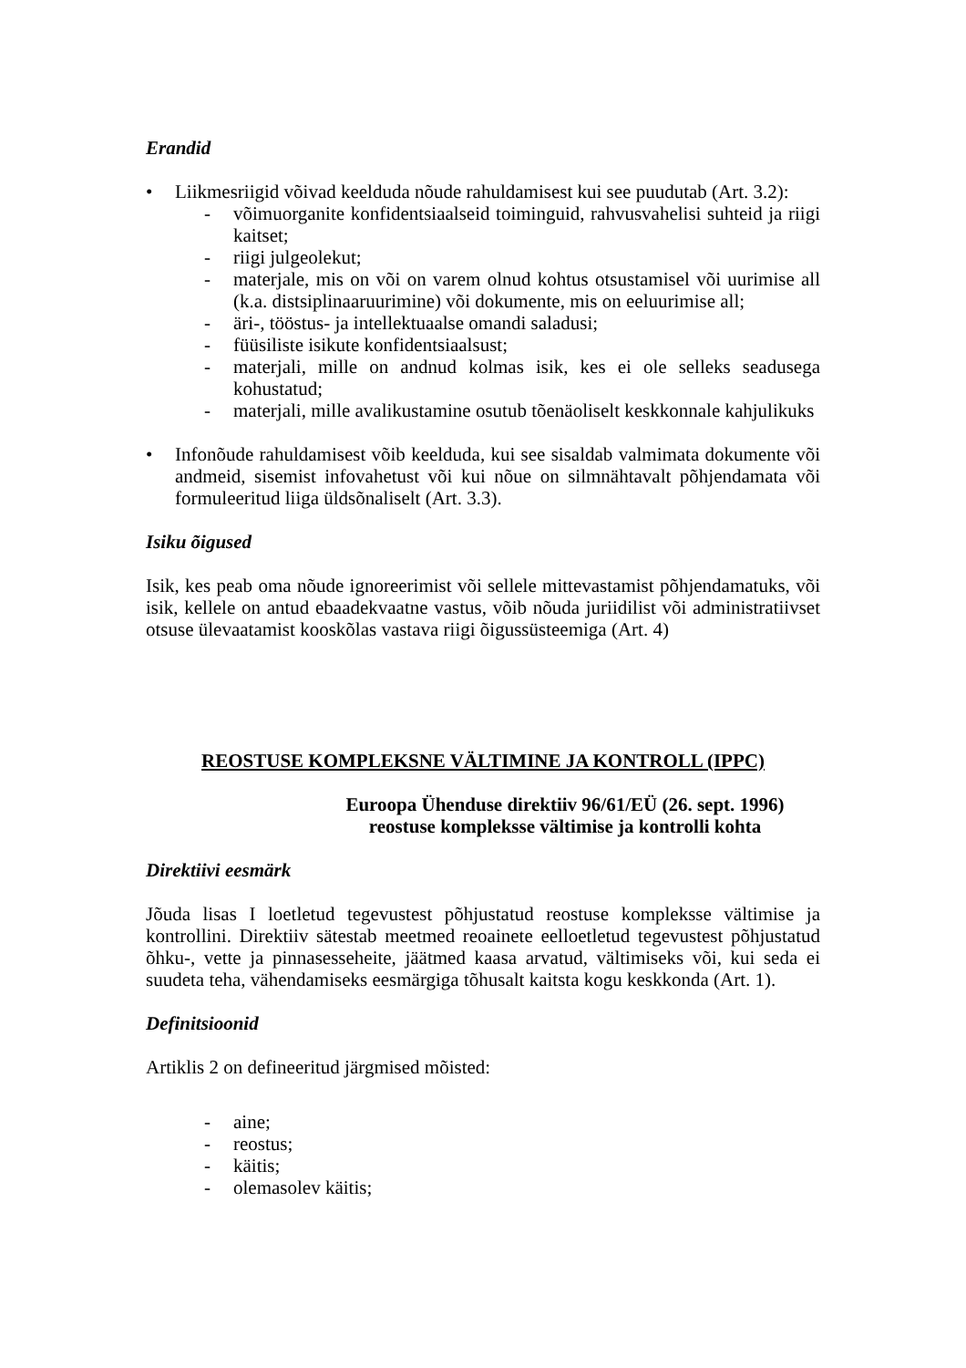Erandid
• Liikmesriigid võivad keelduda nõude rahuldamisest kui see puudutab (Art. 3.2):
- võimuorganite konfidentsiaalseid toiminguid, rahvusvahelisi suhteid ja riigi kaitset;
- riigi julgeolekut;
- materjale, mis on või on varem olnud kohtus otsustamisel või uurimise all (k.a. distsiplinaaruurimine) või dokumente, mis on eeluurimise all;
- äri-, tööstus- ja intellektuaalse omandi saladusi;
- füüsiliste isikute konfidentsiaalsust;
- materjali, mille on andnud kolmas isik, kes ei ole selleks seadusega kohustatud;
- materjali, mille avalikustamine osutub tõenäoliselt keskkonnale kahjulikuks
• Infonõude rahuldamisest võib keelduda, kui see sisaldab valmimata dokumente või andmeid, sisemist infovahetust või kui nõue on silmnähtavalt põhjendamata või formuleeritud liiga üldsõnaliselt (Art. 3.3).
Isiku õigused
Isik, kes peab oma nõude ignoreerimist või sellele mittevastamist põhjendamatuks, või isik, kellele on antud ebaadekvaatne vastus, võib nõuda juriidilist või administratiivset otsuse ülevaatamist kooskõlas vastava riigi õigussüsteemiga (Art. 4)
REOSTUSE KOMPLEKSNE VÄLTIMINE JA KONTROLL (IPPC)
Euroopa Ühenduse direktiiv 96/61/EÜ (26. sept. 1996)
reostuse kompleksse vältimise ja kontrolli kohta
Direktiivi eesmärk
Jõuda lisas I loetletud tegevustest põhjustatud reostuse kompleksse vältimise ja kontrollini. Direktiiv sätestab meetmed reoainete eelloetletud tegevustest põhjustatud õhku-, vette ja pinnasesseheite, jäätmed kaasa arvatud, vältimiseks või, kui seda ei suudeta teha, vähendamiseks eesmärgiga tõhusalt kaitsta kogu keskkonda (Art. 1).
Definitsioonid
Artiklis 2 on defineeritud järgmised mõisted:
- aine;
- reostus;
- käitis;
- olemasolev käitis;